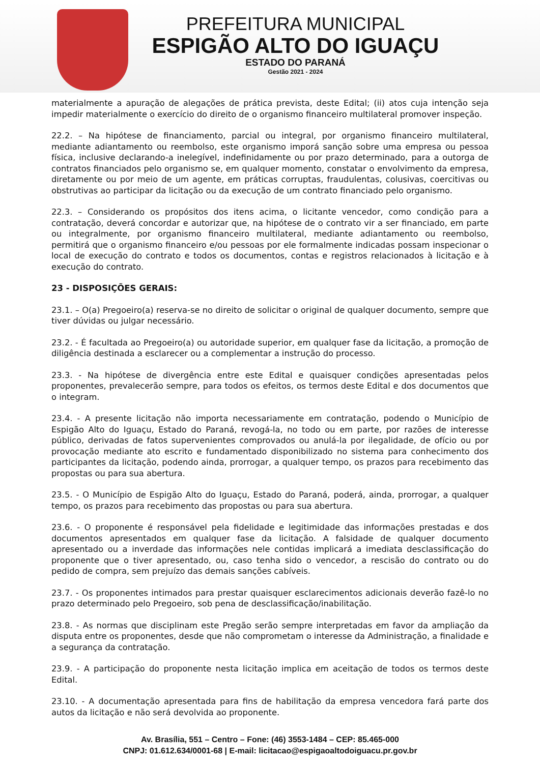PREFEITURA MUNICIPAL
ESPIGÃO ALTO DO IGUAÇU
ESTADO DO PARANÁ
Gestão 2021 - 2024
materialmente a apuração de alegações de prática prevista, deste Edital; (ii) atos cuja intenção seja impedir materialmente o exercício do direito de o organismo financeiro multilateral promover inspeção.
22.2. – Na hipótese de financiamento, parcial ou integral, por organismo financeiro multilateral, mediante adiantamento ou reembolso, este organismo imporá sanção sobre uma empresa ou pessoa física, inclusive declarando-a inelegível, indefinidamente ou por prazo determinado, para a outorga de contratos financiados pelo organismo se, em qualquer momento, constatar o envolvimento da empresa, diretamente ou por meio de um agente, em práticas corruptas, fraudulentas, colusivas, coercitivas ou obstrutivas ao participar da licitação ou da execução de um contrato financiado pelo organismo.
22.3. – Considerando os propósitos dos itens acima, o licitante vencedor, como condição para a contratação, deverá concordar e autorizar que, na hipótese de o contrato vir a ser financiado, em parte ou integralmente, por organismo financeiro multilateral, mediante adiantamento ou reembolso, permitirá que o organismo financeiro e/ou pessoas por ele formalmente indicadas possam inspecionar o local de execução do contrato e todos os documentos, contas e registros relacionados à licitação e à execução do contrato.
23 - DISPOSIÇÕES GERAIS:
23.1. – O(a) Pregoeiro(a) reserva-se no direito de solicitar o original de qualquer documento, sempre que tiver dúvidas ou julgar necessário.
23.2. - É facultada ao Pregoeiro(a) ou autoridade superior, em qualquer fase da licitação, a promoção de diligência destinada a esclarecer ou a complementar a instrução do processo.
23.3. - Na hipótese de divergência entre este Edital e quaisquer condições apresentadas pelos proponentes, prevalecerão sempre, para todos os efeitos, os termos deste Edital e dos documentos que o integram.
23.4. - A presente licitação não importa necessariamente em contratação, podendo o Município de Espigão Alto do Iguaçu, Estado do Paraná, revogá-la, no todo ou em parte, por razões de interesse público, derivadas de fatos supervenientes comprovados ou anulá-la por ilegalidade, de ofício ou por provocação mediante ato escrito e fundamentado disponibilizado no sistema para conhecimento dos participantes da licitação, podendo ainda, prorrogar, a qualquer tempo, os prazos para recebimento das propostas ou para sua abertura.
23.5. - O Município de Espigão Alto do Iguaçu, Estado do Paraná, poderá, ainda, prorrogar, a qualquer tempo, os prazos para recebimento das propostas ou para sua abertura.
23.6. - O proponente é responsável pela fidelidade e legitimidade das informações prestadas e dos documentos apresentados em qualquer fase da licitação. A falsidade de qualquer documento apresentado ou a inverdade das informações nele contidas implicará a imediata desclassificação do proponente que o tiver apresentado, ou, caso tenha sido o vencedor, a rescisão do contrato ou do pedido de compra, sem prejuízo das demais sanções cabíveis.
23.7. - Os proponentes intimados para prestar quaisquer esclarecimentos adicionais deverão fazê-lo no prazo determinado pelo Pregoeiro, sob pena de desclassificação/inabilitação.
23.8. - As normas que disciplinam este Pregão serão sempre interpretadas em favor da ampliação da disputa entre os proponentes, desde que não comprometam o interesse da Administração, a finalidade e a segurança da contratação.
23.9. - A participação do proponente nesta licitação implica em aceitação de todos os termos deste Edital.
23.10. - A documentação apresentada para fins de habilitação da empresa vencedora fará parte dos autos da licitação e não será devolvida ao proponente.
Av. Brasília, 551 – Centro – Fone: (46) 3553-1484 – CEP: 85.465-000
CNPJ: 01.612.634/0001-68 | E-mail: licitacao@espigaoaltodoiguacu.pr.gov.br